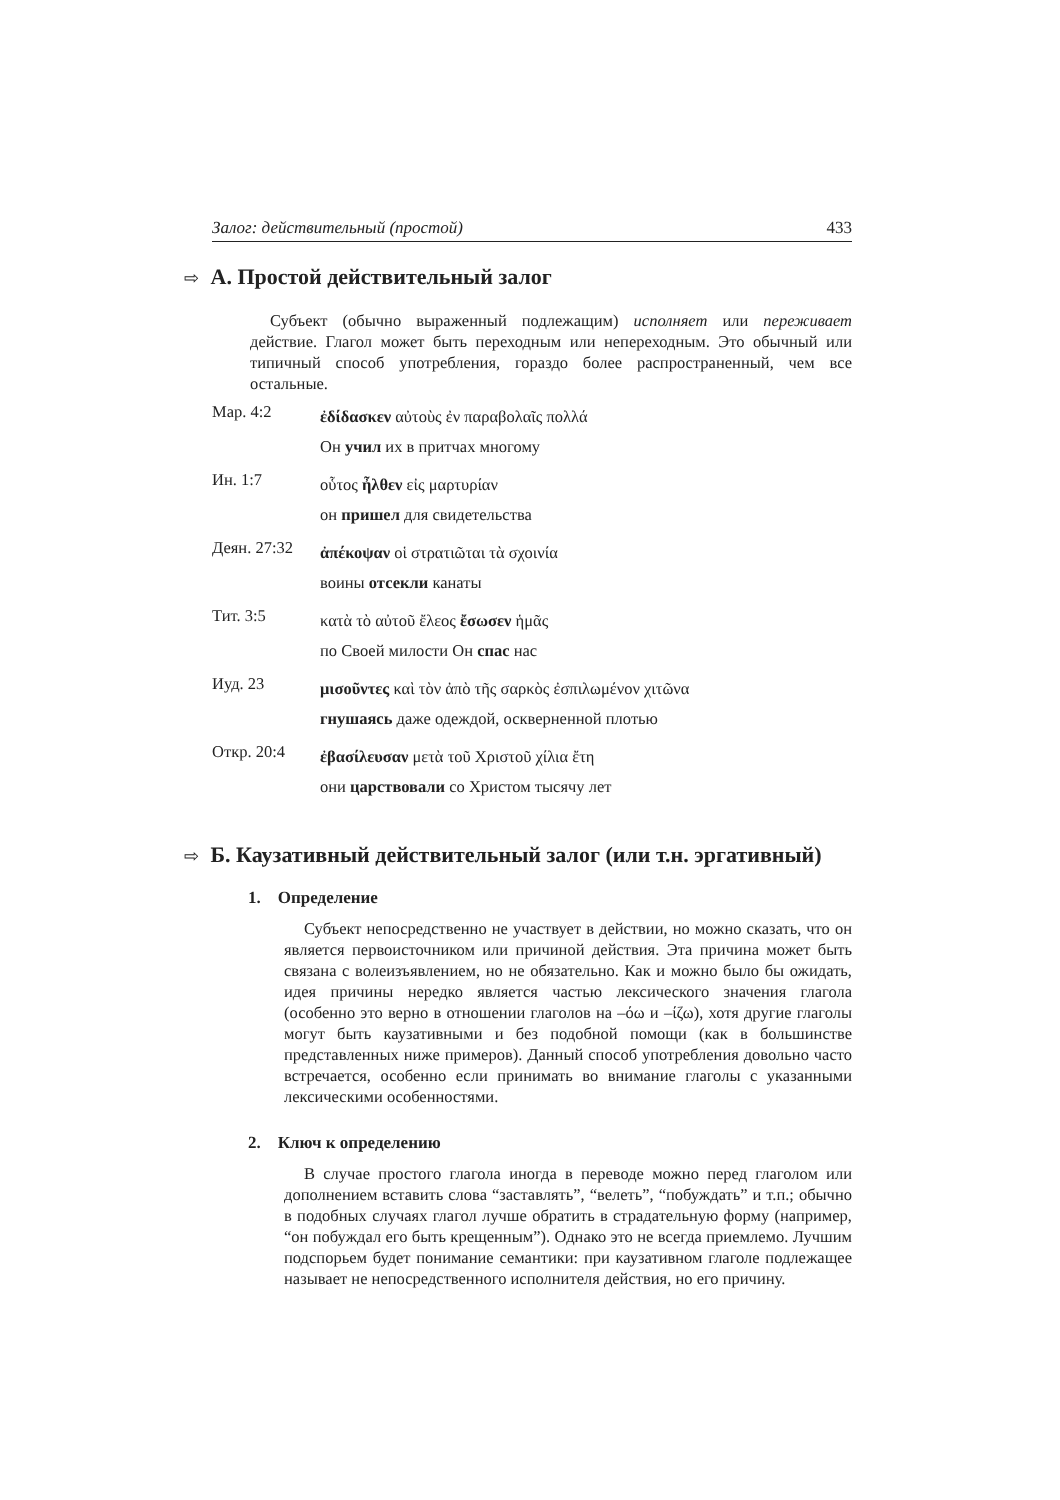Залог: действительный (простой) 433
⇨ А. Простой действительный залог
Субъект (обычно выраженный подлежащим) исполняет или переживает действие. Глагол может быть переходным или непереходным. Это обычный или типичный способ употребления, гораздо более распространенный, чем все остальные.
Мар. 4:2
ἐδίδασκεν αὐτοὺς ἐν παραβολαῖς πολλά
Он учил их в притчах многому
Ин. 1:7
οὗτος ἦλθεν εἰς μαρτυρίαν
он пришел для свидетельства
Деян. 27:32
ἀπέκοψαν οἱ στρατιῶται τὰ σχοινία
воины отсекли канаты
Тит. 3:5
κατὰ τὸ αὐτοῦ ἔλεος ἔσωσεν ἡμᾶς
по Своей милости Он спас нас
Иуд. 23
μισοῦντες καὶ τὸν ἀπὸ τῆς σαρκὸς ἐσπιλωμένον χιτῶνα
гнушаясь даже одеждой, оскверненной плотью
Откр. 20:4
ἐβασίλευσαν μετὰ τοῦ Χριστοῦ χίλια ἔτη
они царствовали со Христом тысячу лет
⇨ Б. Каузативный действительный залог (или т.н. эргативный)
1. Определение
Субъект непосредственно не участвует в действии, но можно сказать, что он является первоисточником или причиной действия. Эта причина может быть связана с волеизъявлением, но не обязательно. Как и можно было бы ожидать, идея причины нередко является частью лексического значения глагола (особенно это верно в отношении глаголов на –όω и –ίζω), хотя другие глаголы могут быть каузативными и без подобной помощи (как в большинстве представленных ниже примеров). Данный способ употребления довольно часто встречается, особенно если принимать во внимание глаголы с указанными лексическими особенностями.
2. Ключ к определению
В случае простого глагола иногда в переводе можно перед глаголом или дополнением вставить слова “заставлять”, “велеть”, “побуждать” и т.п.; обычно в подобных случаях глагол лучше обратить в страдательную форму (например, “он побуждал его быть крещенным”). Однако это не всегда приемлемо. Лучшим подспорьем будет понимание семантики: при каузативном глаголе подлежащее называет не непосредственного исполнителя действия, но его причину.